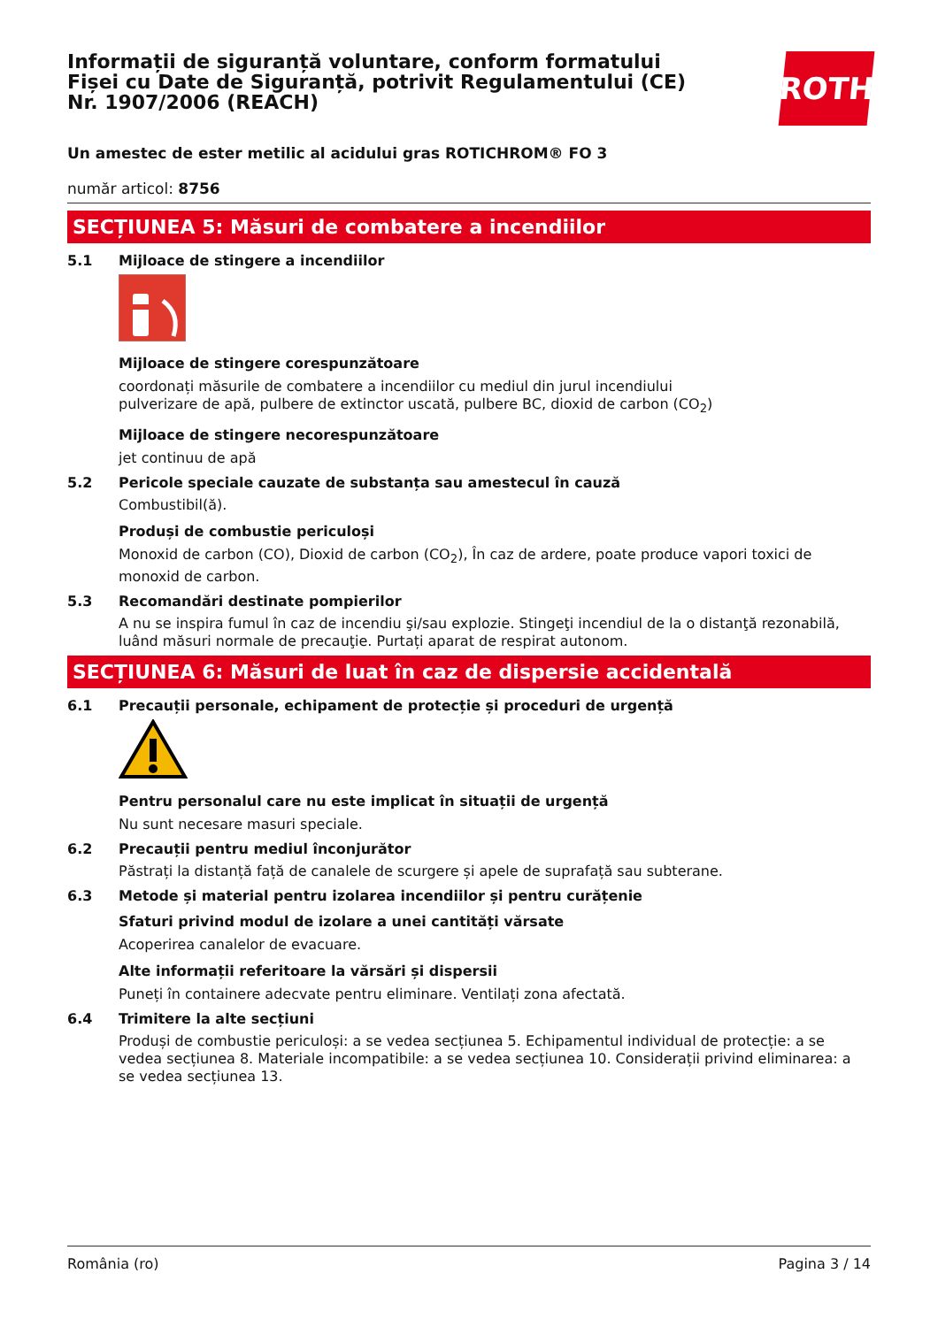Informații de siguranță voluntare, conform formatului Fișei cu Date de Siguranță, potrivit Regulamentului (CE) Nr. 1907/2006 (REACH)
ROTH
Un amestec de ester metilic al acidului gras ROTICHROM® FO 3
număr articol: 8756
SECȚIUNEA 5: Măsuri de combatere a incendiilor
5.1 Mijloace de stingere a incendiilor
Mijloace de stingere corespunzătoare
coordonați măsurile de combatere a incendiilor cu mediul din jurul incendiului
pulverizare de apă, pulbere de extinctor uscată, pulbere BC, dioxid de carbon (CO<sub>2</sub>)
Mijloace de stingere necorespunzătoare
jet continuu de apă
5.2 Pericole speciale cauzate de substanța sau amestecul în cauză
Combustibil(ă).
Produși de combustie periculoși
Monoxid de carbon (CO), Dioxid de carbon (CO<sub>2</sub>), În caz de ardere, poate produce vapori toxici de monoxid de carbon.
5.3 Recomandări destinate pompierilor
A nu se inspira fumul în caz de incendiu şi/sau explozie. Stingeţi incendiul de la o distanţă rezonabilă, luând măsuri normale de precauţie. Purtați aparat de respirat autonom.
SECȚIUNEA 6: Măsuri de luat în caz de dispersie accidentală
6.1 Precauții personale, echipament de protecție și proceduri de urgență
Pentru personalul care nu este implicat în situații de urgență
Nu sunt necesare masuri speciale.
6.2 Precauții pentru mediul înconjurător
Păstrați la distanță față de canalele de scurgere și apele de suprafață sau subterane.
6.3 Metode și material pentru izolarea incendiilor și pentru curățenie
Sfaturi privind modul de izolare a unei cantități vărsate
Acoperirea canalelor de evacuare.
Alte informații referitoare la vărsări și dispersii
Puneți în containere adecvate pentru eliminare. Ventilați zona afectată.
6.4 Trimitere la alte secțiuni
Produși de combustie periculoși: a se vedea secțiunea 5. Echipamentul individual de protecție: a se vedea secțiunea 8. Materiale incompatibile: a se vedea secțiunea 10. Considerații privind eliminarea: a se vedea secțiunea 13.
România (ro) Pagina 3 / 14